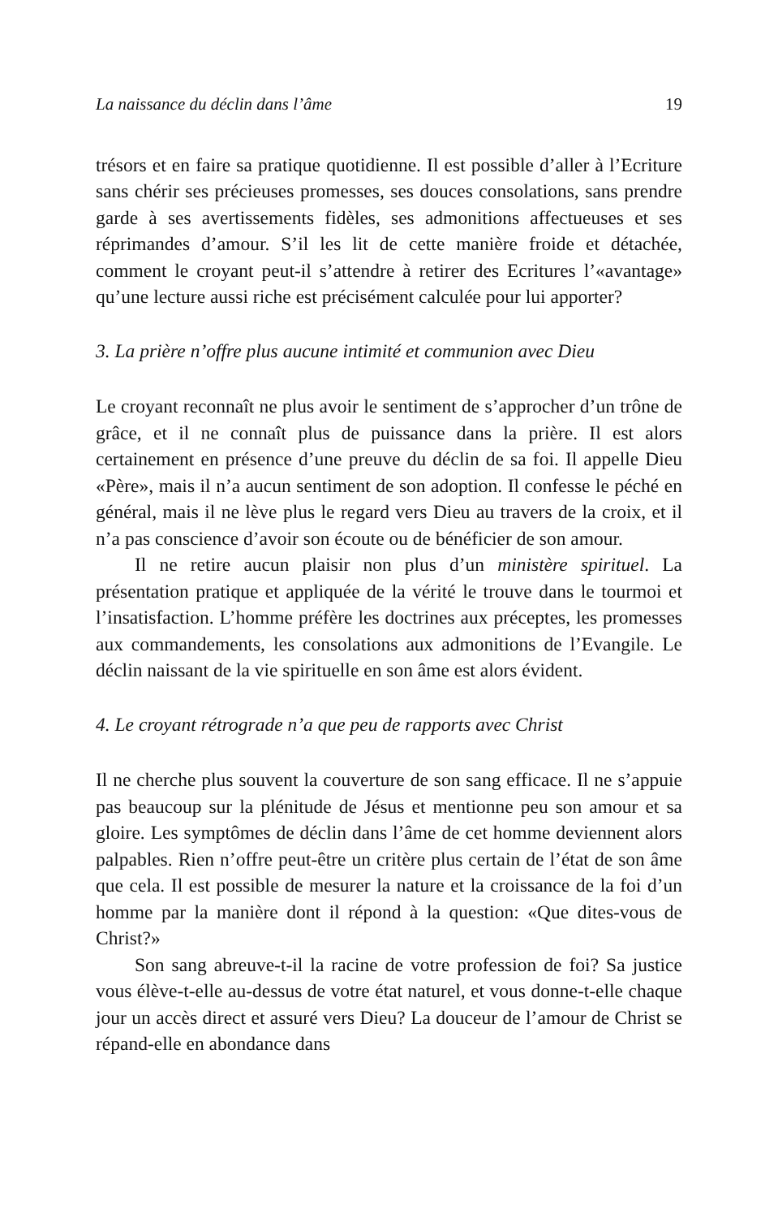La naissance du déclin dans l’âme 19
trésors et en faire sa pratique quotidienne. Il est possible d’aller à l’Ecriture sans chérir ses précieuses promesses, ses douces consolations, sans prendre garde à ses avertissements fidèles, ses admonitions affectueuses et ses réprimandes d’amour. S’il les lit de cette manière froide et détachée, comment le croyant peut-il s’attendre à retirer des Ecritures l’«avantage» qu’une lecture aussi riche est précisément calculée pour lui apporter?
3. La prière n’offre plus aucune intimité et communion avec Dieu
Le croyant reconnaît ne plus avoir le sentiment de s’approcher d’un trône de grâce, et il ne connaît plus de puissance dans la prière. Il est alors certainement en présence d’une preuve du déclin de sa foi. Il appelle Dieu «Père», mais il n’a aucun sentiment de son adoption. Il confesse le péché en général, mais il ne lève plus le regard vers Dieu au travers de la croix, et il n’a pas conscience d’avoir son écoute ou de bénéficier de son amour.
Il ne retire aucun plaisir non plus d’un ministère spirituel. La présentation pratique et appliquée de la vérité le trouve dans le tourmoi et l’insatisfaction. L’homme préfère les doctrines aux préceptes, les promesses aux commandements, les consolations aux admonitions de l’Evangile. Le déclin naissant de la vie spirituelle en son âme est alors évident.
4. Le croyant rétrograde n’a que peu de rapports avec Christ
Il ne cherche plus souvent la couverture de son sang efficace. Il ne s’appuie pas beaucoup sur la plénitude de Jésus et mentionne peu son amour et sa gloire. Les symptômes de déclin dans l’âme de cet homme deviennent alors palpables. Rien n’offre peut-être un critère plus certain de l’état de son âme que cela. Il est possible de mesurer la nature et la croissance de la foi d’un homme par la manière dont il répond à la question: «Que dites-vous de Christ?»
Son sang abreuve-t-il la racine de votre profession de foi? Sa justice vous élève-t-elle au-dessus de votre état naturel, et vous donne-t-elle chaque jour un accès direct et assuré vers Dieu? La douceur de l’amour de Christ se répand-elle en abondance dans